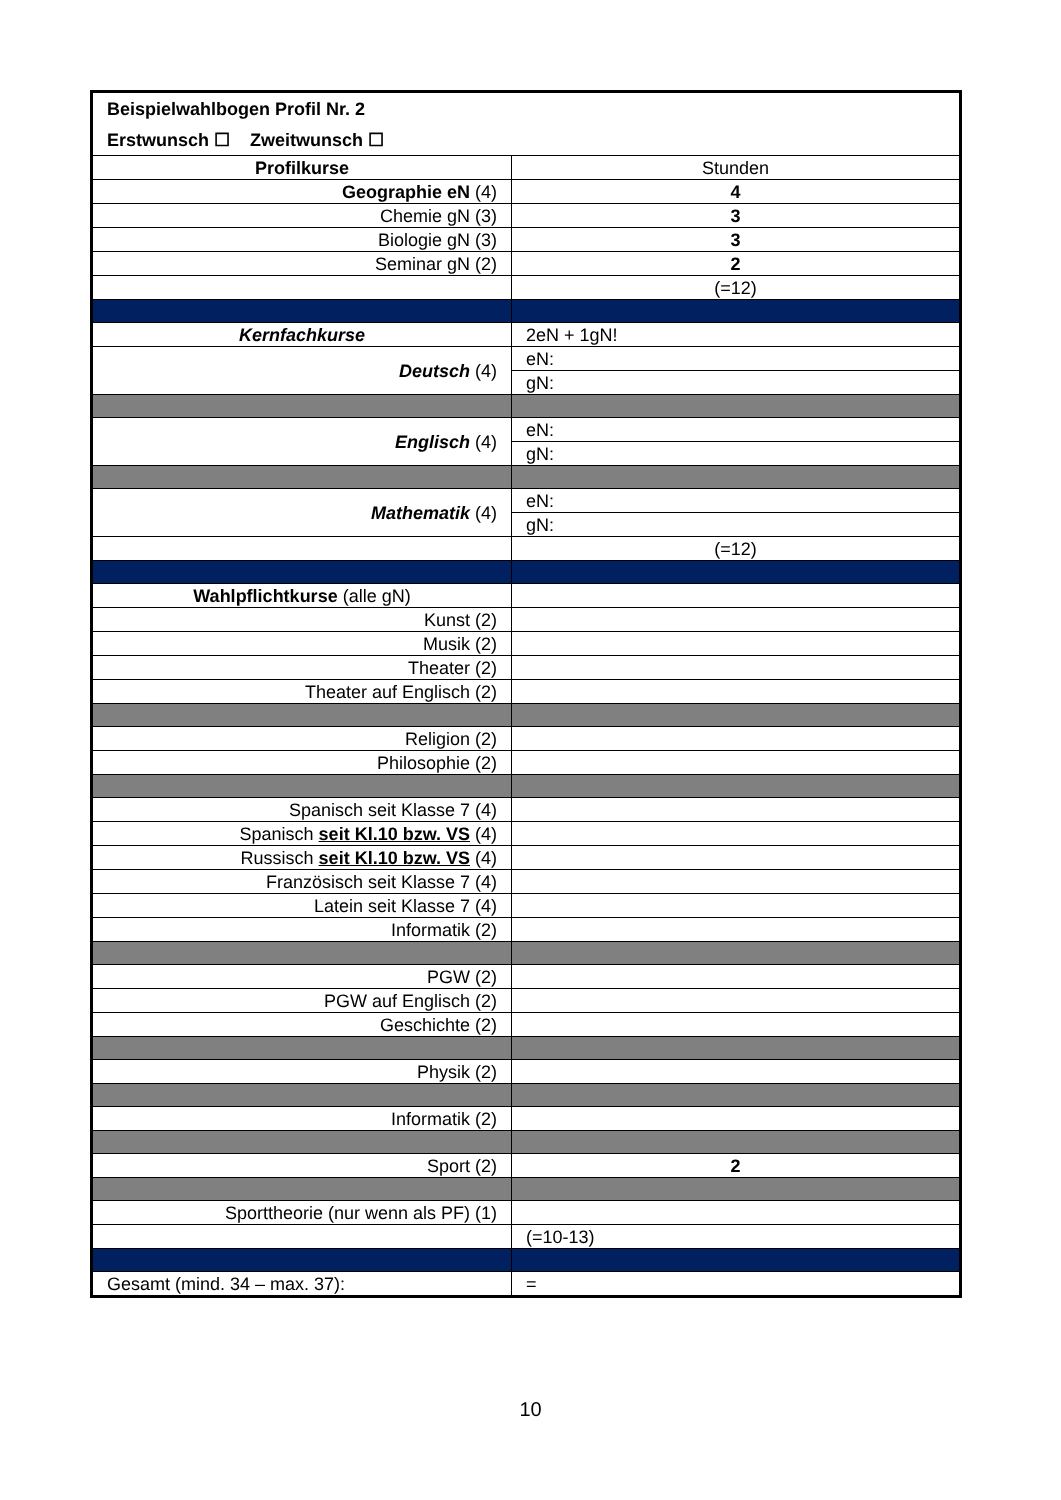| Beispielwahlbogen Profil Nr. 2 | |
| Erstwunsch ☐ Zweitwunsch ☐ | |
| Profilkurse | Stunden |
| Geographie eN (4) | 4 |
| Chemie gN (3) | 3 |
| Biologie gN (3) | 3 |
| Seminar gN (2) | 2 |
| | (=12) |
| Kernfachkurse | 2eN + 1gN! |
| Deutsch (4) | eN: |
| | gN: |
| Englisch (4) | eN: |
| | gN: |
| Mathematik (4) | eN: |
| | gN: |
| | (=12) |
| Wahlpflichtkurse (alle gN) | |
| Kunst (2) | |
| Musik (2) | |
| Theater (2) | |
| Theater auf Englisch (2) | |
| Religion (2) | |
| Philosophie (2) | |
| Spanisch seit Klasse 7 (4) | |
| Spanisch seit Kl.10 bzw. VS (4) | |
| Russisch seit Kl.10 bzw. VS (4) | |
| Französisch seit Klasse 7 (4) | |
| Latein seit Klasse 7 (4) | |
| Informatik (2) | |
| PGW (2) | |
| PGW auf Englisch (2) | |
| Geschichte (2) | |
| Physik (2) | |
| Informatik (2) | |
| Sport (2) | 2 |
| Sporttheorie (nur wenn als PF) (1) | |
| | (=10-13) |
| Gesamt (mind. 34 – max. 37): | = |
10